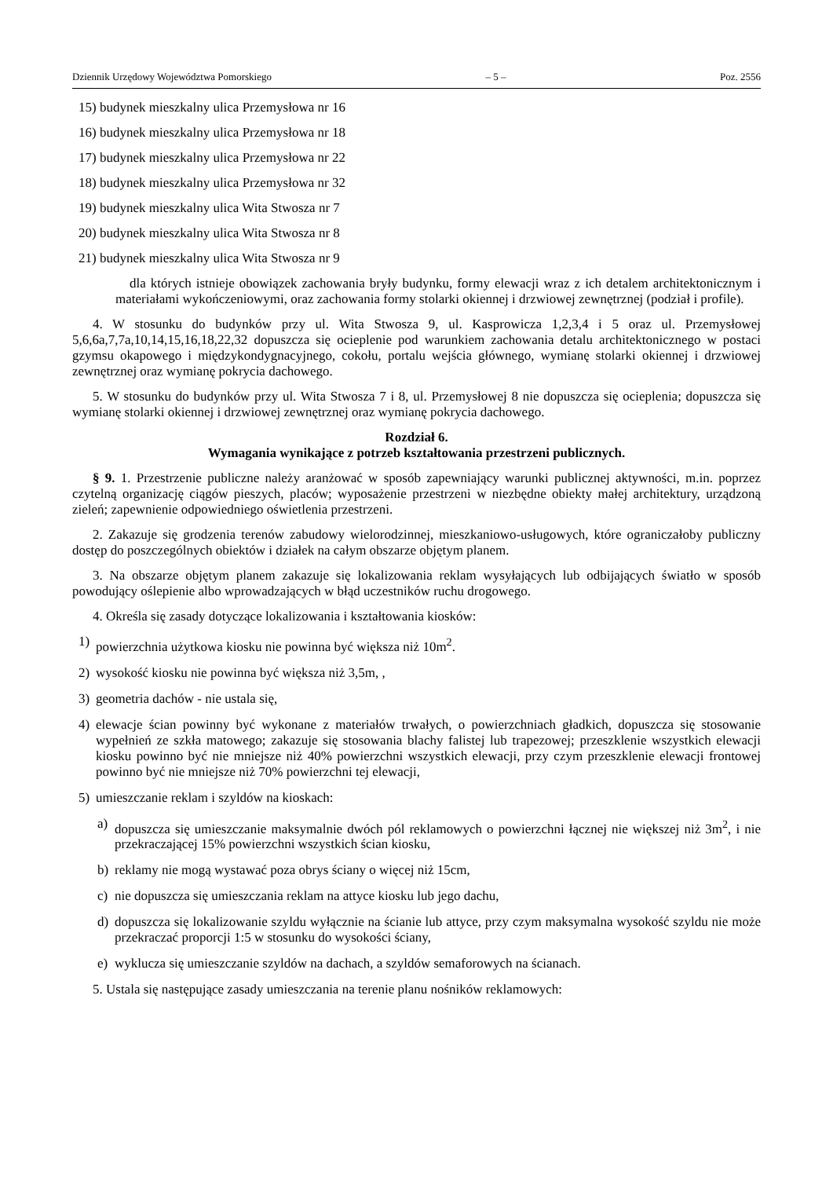Dziennik Urzędowy Województwa Pomorskiego – 5 – Poz. 2556
15) budynek mieszkalny ulica Przemysłowa nr 16
16) budynek mieszkalny ulica Przemysłowa nr 18
17) budynek mieszkalny ulica Przemysłowa nr 22
18) budynek mieszkalny ulica Przemysłowa nr 32
19) budynek mieszkalny ulica Wita Stwosza nr 7
20) budynek mieszkalny ulica Wita Stwosza nr 8
21) budynek mieszkalny ulica Wita Stwosza nr 9
dla których istnieje obowiązek zachowania bryły budynku, formy elewacji wraz z ich detalem architektonicznym i materiałami wykończeniowymi, oraz zachowania formy stolarki okiennej i drzwiowej zewnętrznej (podział i profile).
4. W stosunku do budynków przy ul. Wita Stwosza 9, ul. Kasprowicza 1,2,3,4 i 5 oraz ul. Przemysłowej 5,6,6a,7,7a,10,14,15,16,18,22,32 dopuszcza się ocieplenie pod warunkiem zachowania detalu architektonicznego w postaci gzymsu okapowego i międzykondygnacyjnego, cokołu, portalu wejścia głównego, wymianę stolarki okiennej i drzwiowej zewnętrznej oraz wymianę pokrycia dachowego.
5. W stosunku do budynków przy ul. Wita Stwosza 7 i 8, ul. Przemysłowej 8 nie dopuszcza się ocieplenia; dopuszcza się wymianę stolarki okiennej i drzwiowej zewnętrznej oraz wymianę pokrycia dachowego.
Rozdział 6.
Wymagania wynikające z potrzeb kształtowania przestrzeni publicznych.
§ 9. 1. Przestrzenie publiczne należy aranżować w sposób zapewniający warunki publicznej aktywności, m.in. poprzez czytelną organizację ciągów pieszych, placów; wyposażenie przestrzeni w niezbędne obiekty małej architektury, urządzoną zieleń; zapewnienie odpowiedniego oświetlenia przestrzeni.
2. Zakazuje się grodzenia terenów zabudowy wielorodzinnej, mieszkaniowo-usługowych, które ograniczałoby publiczny dostęp do poszczególnych obiektów i działek na całym obszarze objętym planem.
3. Na obszarze objętym planem zakazuje się lokalizowania reklam wysyłających lub odbijających światło w sposób powodujący oślepienie albo wprowadzających w błąd uczestników ruchu drogowego.
4. Określa się zasady dotyczące lokalizowania i kształtowania kiosków:
1) powierzchnia użytkowa kiosku nie powinna być większa niż 10m<sup>2</sup>.
2) wysokość kiosku nie powinna być większa niż 3,5m, ,
3) geometria dachów - nie ustala się,
4) elewacje ścian powinny być wykonane z materiałów trwałych, o powierzchniach gładkich, dopuszcza się stosowanie wypełnień ze szkła matowego; zakazuje się stosowania blachy falistej lub trapezowej; przeszklenie wszystkich elewacji kiosku powinno być nie mniejsze niż 40% powierzchni wszystkich elewacji, przy czym przeszklenie elewacji frontowej powinno być nie mniejsze niż 70% powierzchni tej elewacji,
5) umieszczanie reklam i szyldów na kioskach:
a) dopuszcza się umieszczanie maksymalnie dwóch pól reklamowych o powierzchni łącznej nie większej niż 3m<sup>2</sup>, i nie przekraczającej 15% powierzchni wszystkich ścian kiosku,
b) reklamy nie mogą wystawać poza obrys ściany o więcej niż 15cm,
c) nie dopuszcza się umieszczania reklam na attyce kiosku lub jego dachu,
d) dopuszcza się lokalizowanie szyldu wyłącznie na ścianie lub attyce, przy czym maksymalna wysokość szyldu nie może przekraczać proporcji 1:5 w stosunku do wysokości ściany,
e) wyklucza się umieszczanie szyldów na dachach, a szyldów semaforowych na ścianach.
5. Ustala się następujące zasady umieszczania na terenie planu nośników reklamowych: